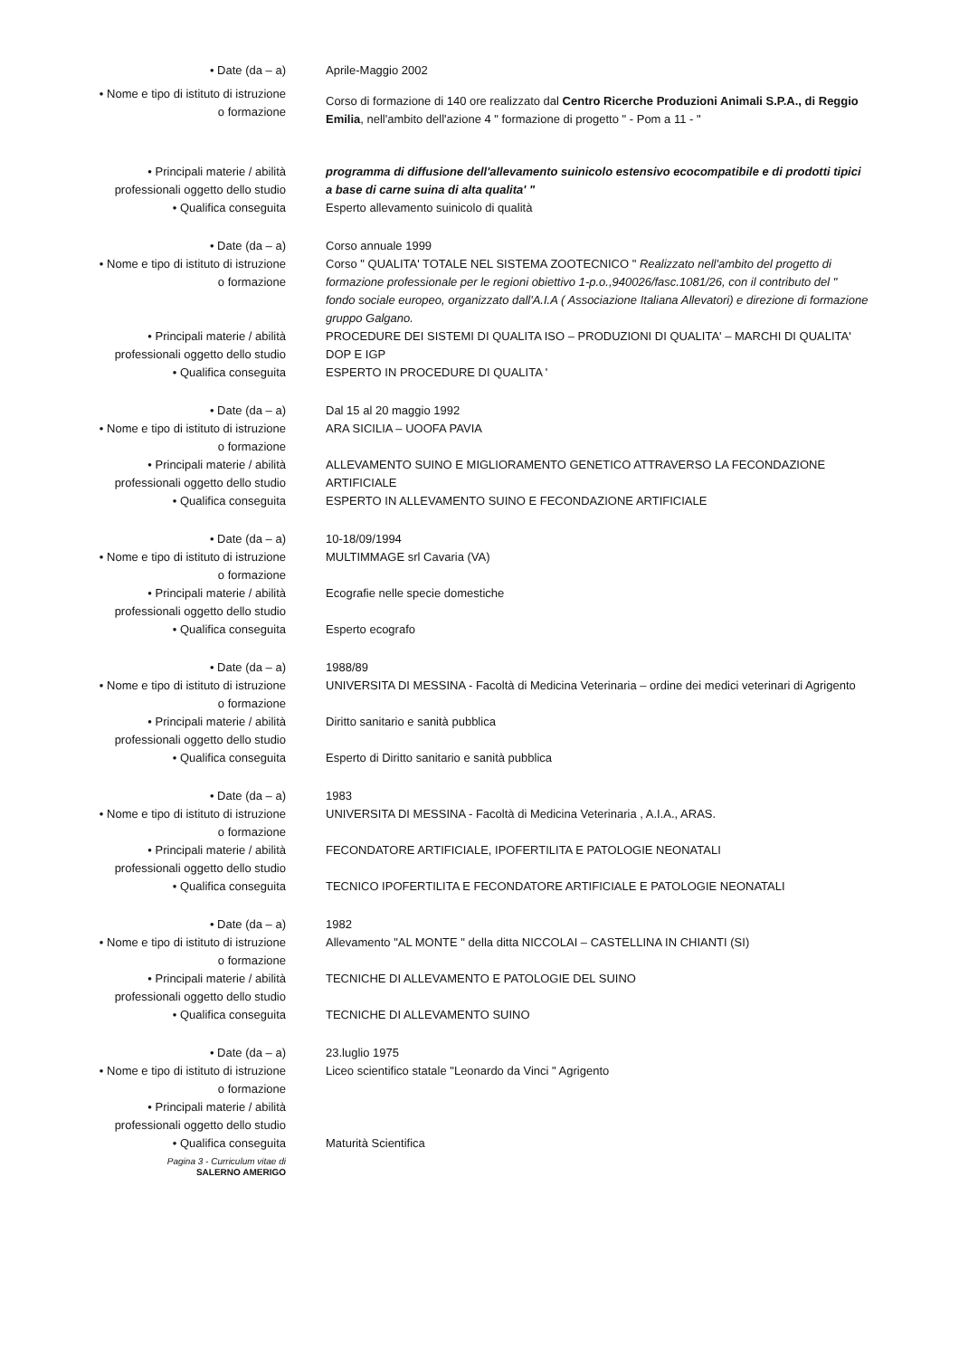• Date (da – a) Aprile-Maggio 2002
• Nome e tipo di istituto di istruzione
o formazione
Corso di formazione di 140 ore realizzato dal Centro Ricerche Produzioni Animali S.P.A., di Reggio Emilia, nell'ambito dell'azione 4 " formazione di progetto " - Pom a 11 - "
• Principali materie / abilità
professionali oggetto dello studio
programma di diffusione dell'allevamento suinicolo estensivo ecocompatibile e di prodotti tipici a base di carne suina di alta qualita' "
• Qualifica conseguita Esperto allevamento suinicolo di qualità
• Date (da – a) Corso annuale 1999
• Nome e tipo di istituto di istruzione
o formazione
Corso " QUALITA' TOTALE NEL SISTEMA ZOOTECNICO " Realizzato nell'ambito del progetto di formazione professionale per le regioni obiettivo 1-p.o.,940026/fasc.1081/26, con il contributo del " fondo sociale europeo, organizzato dall'A.I.A ( Associazione Italiana Allevatori) e direzione di formazione gruppo Galgano.
• Principali materie / abilità
professionali oggetto dello studio
PROCEDURE DEI SISTEMI DI QUALITA ISO – PRODUZIONI DI QUALITA' – MARCHI DI QUALITA' DOP E IGP
• Qualifica conseguita ESPERTO IN PROCEDURE DI QUALITA '
• Date (da – a) Dal 15 al 20 maggio 1992
• Nome e tipo di istituto di istruzione
o formazione
ARA SICILIA – UOOFA PAVIA
• Principali materie / abilità
professionali oggetto dello studio
ALLEVAMENTO SUINO E MIGLIORAMENTO GENETICO ATTRAVERSO LA FECONDAZIONE ARTIFICIALE
• Qualifica conseguita ESPERTO IN ALLEVAMENTO SUINO E FECONDAZIONE ARTIFICIALE
• Date (da – a) 10-18/09/1994
• Nome e tipo di istituto di istruzione
o formazione
MULTIMMAGE srl Cavaria (VA)
• Principali materie / abilità
professionali oggetto dello studio
Ecografie nelle specie domestiche
• Qualifica conseguita Esperto ecografo
• Date (da – a) 1988/89
• Nome e tipo di istituto di istruzione
o formazione
UNIVERSITA DI MESSINA - Facoltà di Medicina Veterinaria – ordine dei medici veterinari di Agrigento
• Principali materie / abilità
professionali oggetto dello studio
Diritto sanitario e sanità pubblica
• Qualifica conseguita Esperto di Diritto sanitario e sanità pubblica
• Date (da – a) 1983
• Nome e tipo di istituto di istruzione
o formazione
UNIVERSITA DI MESSINA - Facoltà di Medicina Veterinaria , A.I.A., ARAS.
• Principali materie / abilità
professionali oggetto dello studio
FECONDATORE ARTIFICIALE, IPOFERTILITA E PATOLOGIE NEONATALI
• Qualifica conseguita TECNICO IPOFERTILITA E FECONDATORE ARTIFICIALE E PATOLOGIE NEONATALI
• Date (da – a) 1982
• Nome e tipo di istituto di istruzione
o formazione
Allevamento "AL MONTE " della ditta NICCOLAI – CASTELLINA IN CHIANTI (SI)
• Principali materie / abilità
professionali oggetto dello studio
TECNICHE DI ALLEVAMENTO E PATOLOGIE DEL SUINO
• Qualifica conseguita TECNICHE DI ALLEVAMENTO SUINO
• Date (da – a) 23.luglio 1975
• Nome e tipo di istituto di istruzione
o formazione
Liceo scientifico statale "Leonardo da Vinci " Agrigento
• Principali materie / abilità
professionali oggetto dello studio
• Qualifica conseguita Maturità Scientifica
Pagina 3 - Curriculum vitae di
SALERNO AMERIGO